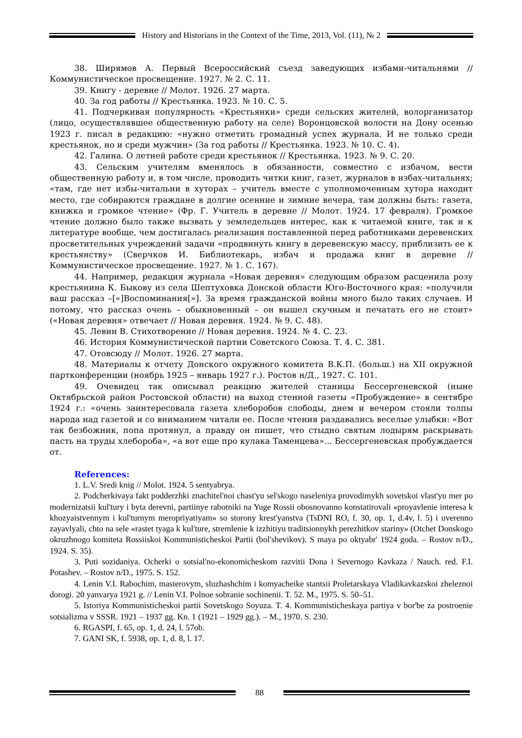History and Historians in the Context of the Time, 2013, Vol. (11), № 2
38. Ширямов А. Первый Всероссийский съезд заведующих избами-читальнями // Коммунистическое просвещение. 1927. № 2. С. 11.
39. Книгу - деревне // Молот. 1926. 27 марта.
40. За год работы // Крестьянка. 1923. № 10. С. 5.
41. Подчеркивая популярность «Крестьянки» среди сельских жителей, волорганизатор (лицо, осуществлявшее общественную работу на селе) Воронцовской волости на Дону осенью 1923 г. писал в редакцию: «нужно отметить громадный успех журнала. И не только среди крестьянок, но и среди мужчин» (За год работы // Крестьянка. 1923. № 10. С. 4).
42. Галина. О летней работе среди крестьянок // Крестьянка. 1923. № 9. С. 20.
43. Сельским учителям вменялось в обязанности, совместно с избачом, вести общественную работу и, в том числе, проводить читки книг, газет, журналов в избах-читальнях; «там, где нет избы-читальни в хуторах – учитель вместе с уполномоченным хутора находит место, где собираются граждане в долгие осенние и зимние вечера, там должны быть: газета, книжка и громкое чтение» (Фр. Г. Учитель в деревне // Молот. 1924. 17 февраля). Громкое чтение должно было также вызвать у земледельцев интерес, как к читаемой книге, так и к литературе вообще, чем достигалась реализация поставленной перед работниками деревенских просветительных учреждений задачи «продвинуть книгу в деревенскую массу, приблизить ее к крестьянству» (Сверчков И. Библиотекарь, избач и продажа книг в деревне // Коммунистическое просвещение. 1927. № 1. С. 167).
44. Например, редакция журнала «Новая деревня» следующим образом расценила розу крестьянина К. Быкову из села Шептуховка Донской области Юго-Восточного края: «получили ваш рассказ –[«]Воспоминания[»]. За время гражданской войны много было таких случаев. И потому, что рассказ очень – обыкновенный – он вышел скучным и печатать его не стоит» («Новая деревня» отвечает // Новая деревня. 1924. № 9. С. 48).
45. Левин В. Стихотворение // Новая деревня. 1924. № 4. С. 23.
46. История Коммунистической партии Советского Союза. Т. 4. С. 381.
47. Отовсюду // Молот. 1926. 27 марта.
48. Материалы к отчету Донского окружного комитета В.К.П. (больш.) на XII окружной партконференции (ноябрь 1925 – январь 1927 г.). Ростов н/Д., 1927. С. 101.
49. Очевидец так описывал реакцию жителей станицы Бессергеневской (ныне Октябрьской район Ростовской области) на выход стенной газеты «Пробуждение» в сентябре 1924 г.: «очень заинтересовала газета хлеборобов слободы, днем и вечером стояли толпы народа над газетой и со вниманием читали ее. После чтения раздавались веселые улыбки: «Вот так безбожник, попа протянул, а правду он пишет, что стыдно святым лодырям раскрывать пасть на труды хлебороба», «а вот еще про кулака Таменцева»... Бессергеневская пробуждается от.
References:
1. L.V. Sredi knig // Molot. 1924. 5 sentyabrya.
2. Podcherkivaya fakt podderzhki znachitel'noi chast'yu sel'skogo naseleniya provodimykh sovetskoi vlast'yu mer po modernizatsii kul'tury i byta derevni, partiinye rabotniki na Yuge Rossii obosnovanno konstatirovali «proyavlenie interesa k khozyaistvennym i kul'turnym meropriyatiyam» so storony krest'yanstva (TsDNI RO, f. 30, op. 1, d.4v, l. 5) i uverenno zayavlyali, chto na sele «rastet tyaga k kul'ture, stremlenie k izzhitiyu traditsionnykh perezhitkov stariny» (Otchet Donskogo okruzhnogo komiteta Rossiiskoi Kommunisticheskoi Partii (bol'shevikov). S maya po oktyabr' 1924 goda. – Rostov n/D., 1924. S. 35).
3. Puti sozidaniya. Ocherki o sotsial'no-ekonomicheskom razvitii Dona i Severnogo Kavkaza / Nauch. red. F.I. Potashev. – Rostov n/D., 1975. S. 152.
4. Lenin V.I. Rabochim, masterovym, sluzhashchim i komyacheike stantsii Proletarskaya Vladikavkazskoi zheleznoi dorogi. 20 yanvarya 1921 g. // Lenin V.I. Polnoe sobranie sochinenii. T. 52. M., 1975. S. 50–51.
5. Istoriya Kommunisticheskoi partii Sovetskogo Soyuza. T. 4. Kommunisticheskaya partiya v bor'be za postroenie sotsializma v SSSR. 1921 – 1937 gg. Kn. 1 (1921 – 1929 gg.). – M., 1970. S. 230.
6. RGASPI, f. 65, op. 1, d. 24, l. 57ob.
7. GANI SK, f. 5938, op. 1, d. 8, l. 17.
88